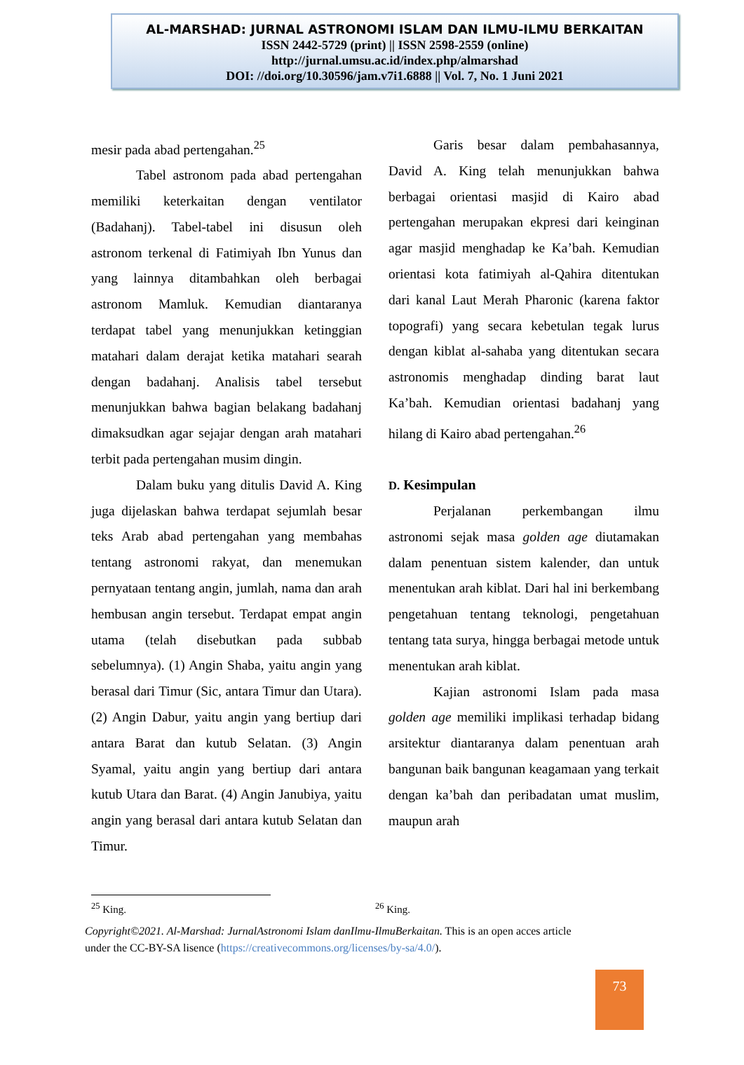AL-MARSHAD: JURNAL ASTRONOMI ISLAM DAN ILMU-ILMU BERKAITAN
ISSN 2442-5729 (print) || ISSN 2598-2559 (online)
http://jurnal.umsu.ac.id/index.php/almarshad
DOI: //doi.org/10.30596/jam.v7i1.6888 || Vol. 7, No. 1 Juni 2021
mesir pada abad pertengahan.<sup>25</sup>
Tabel astronom pada abad pertengahan memiliki keterkaitan dengan ventilator (Badahanj). Tabel-tabel ini disusun oleh astronom terkenal di Fatimiyah Ibn Yunus dan yang lainnya ditambahkan oleh berbagai astronom Mamluk. Kemudian diantaranya terdapat tabel yang menunjukkan ketinggian matahari dalam derajat ketika matahari searah dengan badahanj. Analisis tabel tersebut menunjukkan bahwa bagian belakang badahanj dimaksudkan agar sejajar dengan arah matahari terbit pada pertengahan musim dingin.
Dalam buku yang ditulis David A. King juga dijelaskan bahwa terdapat sejumlah besar teks Arab abad pertengahan yang membahas tentang astronomi rakyat, dan menemukan pernyataan tentang angin, jumlah, nama dan arah hembusan angin tersebut. Terdapat empat angin utama (telah disebutkan pada subbab sebelumnya). (1) Angin Shaba, yaitu angin yang berasal dari Timur (Sic, antara Timur dan Utara). (2) Angin Dabur, yaitu angin yang bertiup dari antara Barat dan kutub Selatan. (3) Angin Syamal, yaitu angin yang bertiup dari antara kutub Utara dan Barat. (4) Angin Janubiya, yaitu angin yang berasal dari antara kutub Selatan dan Timur.
Garis besar dalam pembahasannya, David A. King telah menunjukkan bahwa berbagai orientasi masjid di Kairo abad pertengahan merupakan ekpresi dari keinginan agar masjid menghadap ke Ka’bah. Kemudian orientasi kota fatimiyah al-Qahira ditentukan dari kanal Laut Merah Pharonic (karena faktor topografi) yang secara kebetulan tegak lurus dengan kiblat al-sahaba yang ditentukan secara astronomis menghadap dinding barat laut Ka’bah. Kemudian orientasi badahanj yang hilang di Kairo abad pertengahan.<sup>26</sup>
D. Kesimpulan
Perjalanan perkembangan ilmu astronomi sejak masa golden age diutamakan dalam penentuan sistem kalender, dan untuk menentukan arah kiblat. Dari hal ini berkembang pengetahuan tentang teknologi, pengetahuan tentang tata surya, hingga berbagai metode untuk menentukan arah kiblat.
Kajian astronomi Islam pada masa golden age memiliki implikasi terhadap bidang arsitektur diantaranya dalam penentuan arah bangunan baik bangunan keagamaan yang terkait dengan ka’bah dan peribadatan umat muslim, maupun arah
<sup>25</sup> King. <sup>26</sup> King.
Copyright©2021. Al-Marshad: JurnalAstronomi Islam danIlmu-IlmuBerkaitan. This is an open acces article under the CC-BY-SA lisence (https://creativecommons.org/licenses/by-sa/4.0/).
73